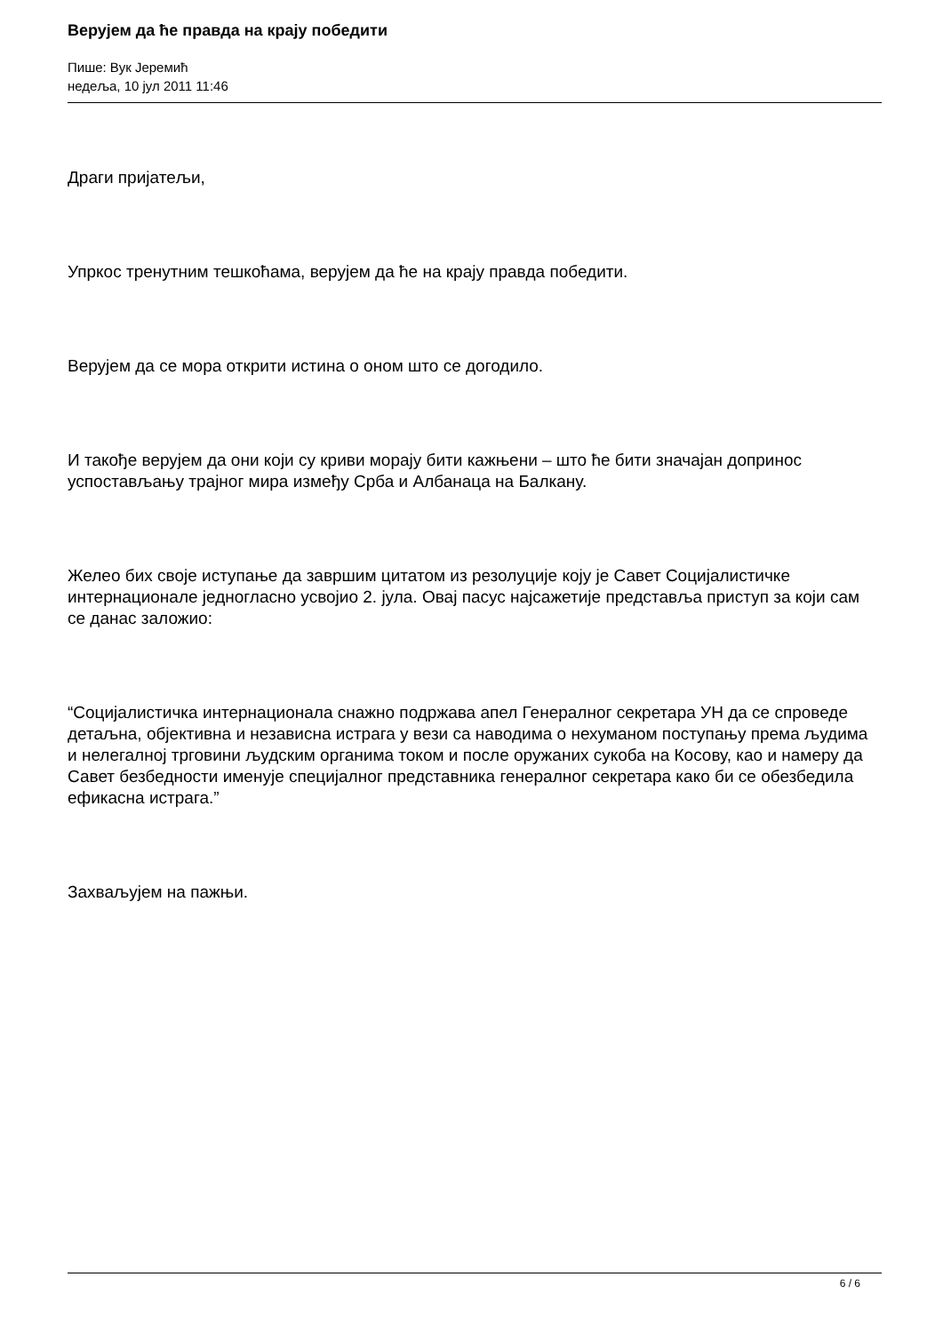Верујем да ће правда на крају победити
Пише: Вук Јеремић
недеља, 10 јул 2011 11:46
Драги пријатељи,
Упркос тренутним тешкоћама, верујем да ће на крају правда победити.
Верујем да се мора открити истина о оном што се догодило.
И такође верујем да они који су криви морају бити кажњени – што ће бити значајан допринос успостављању трајног мира између Срба и Албанаца на Балкану.
Желео бих своје иступање да завршим цитатом из резолуције коју је Савет Социјалистичке интернационале једногласно усвојио 2. јула. Овај пасус најсажетије представља приступ за који сам се данас заложио:
“Социјалистичка интернационала снажно подржава апел Генералног секретара УН да се спроведе детаљна, објективна и независна истрага у вези са наводима о нехуманом поступању према људима и нелегалној трговини људским органима током и после оружаних сукоба на Косову, као и намеру да Савет безбедности именује специјалног представника генералног секретара како би се обезбедила ефикасна истрага.”
Захваљујем на пажњи.
6 / 6